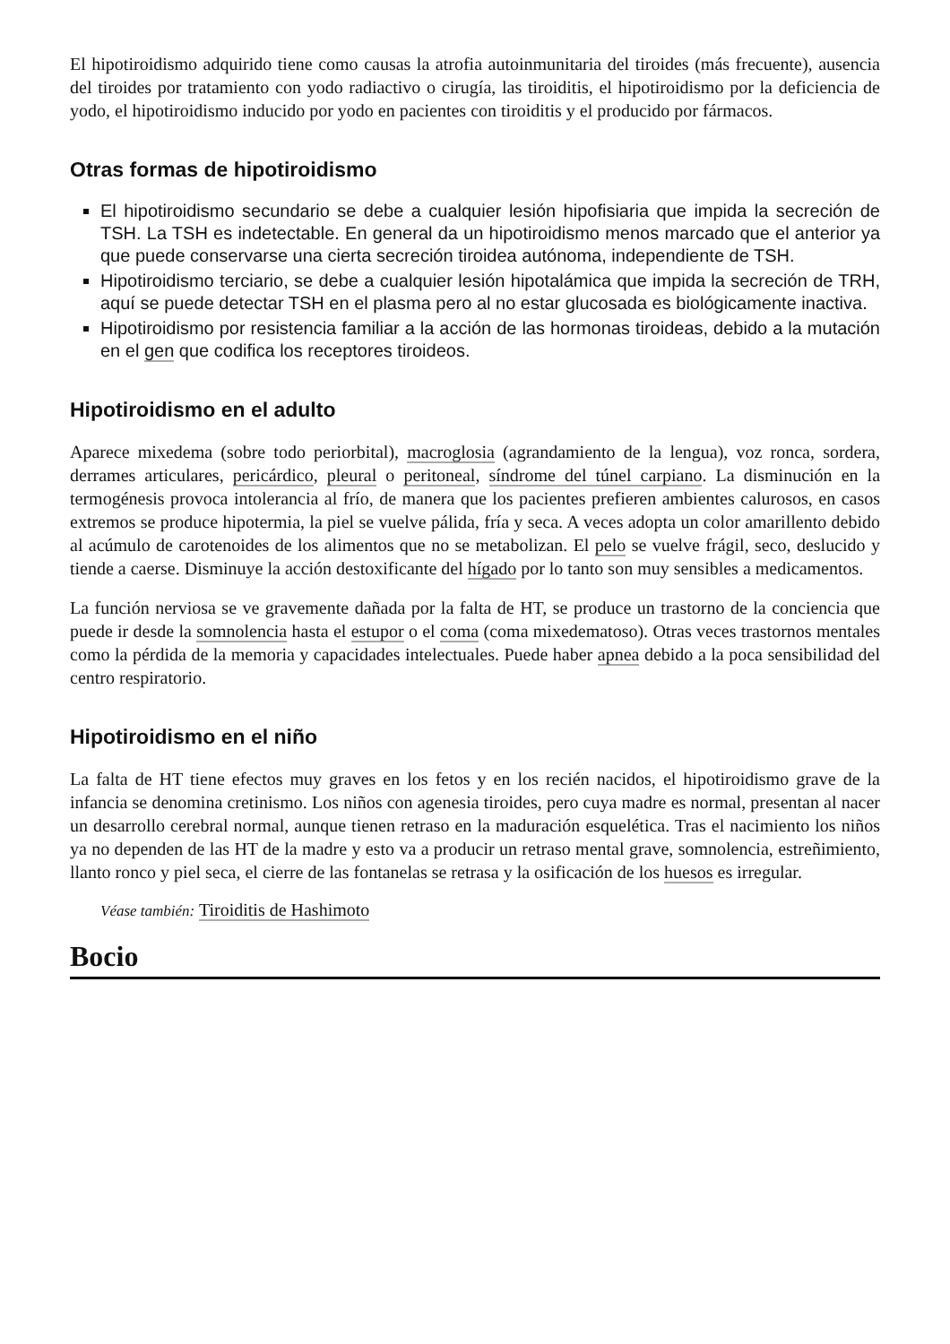El hipotiroidismo adquirido tiene como causas la atrofia autoinmunitaria del tiroides (más frecuente), ausencia del tiroides por tratamiento con yodo radiactivo o cirugía, las tiroiditis, el hipotiroidismo por la deficiencia de yodo, el hipotiroidismo inducido por yodo en pacientes con tiroiditis y el producido por fármacos.
Otras formas de hipotiroidismo
El hipotiroidismo secundario se debe a cualquier lesión hipofisiaria que impida la secreción de TSH. La TSH es indetectable. En general da un hipotiroidismo menos marcado que el anterior ya que puede conservarse una cierta secreción tiroidea autónoma, independiente de TSH.
Hipotiroidismo terciario, se debe a cualquier lesión hipotalámica que impida la secreción de TRH, aquí se puede detectar TSH en el plasma pero al no estar glucosada es biológicamente inactiva.
Hipotiroidismo por resistencia familiar a la acción de las hormonas tiroideas, debido a la mutación en el gen que codifica los receptores tiroideos.
Hipotiroidismo en el adulto
Aparece mixedema (sobre todo periorbital), macroglosia (agrandamiento de la lengua), voz ronca, sordera, derrames articulares, pericárdico, pleural o peritoneal, síndrome del túnel carpiano. La disminución en la termogénesis provoca intolerancia al frío, de manera que los pacientes prefieren ambientes calurosos, en casos extremos se produce hipotermia, la piel se vuelve pálida, fría y seca. A veces adopta un color amarillento debido al acúmulo de carotenoides de los alimentos que no se metabolizan. El pelo se vuelve frágil, seco, deslucido y tiende a caerse. Disminuye la acción destoxificante del hígado por lo tanto son muy sensibles a medicamentos.
La función nerviosa se ve gravemente dañada por la falta de HT, se produce un trastorno de la conciencia que puede ir desde la somnolencia hasta el estupor o el coma (coma mixedematoso). Otras veces trastornos mentales como la pérdida de la memoria y capacidades intelectuales. Puede haber apnea debido a la poca sensibilidad del centro respiratorio.
Hipotiroidismo en el niño
La falta de HT tiene efectos muy graves en los fetos y en los recién nacidos, el hipotiroidismo grave de la infancia se denomina cretinismo. Los niños con agenesia tiroides, pero cuya madre es normal, presentan al nacer un desarrollo cerebral normal, aunque tienen retraso en la maduración esquelética. Tras el nacimiento los niños ya no dependen de las HT de la madre y esto va a producir un retraso mental grave, somnolencia, estreñimiento, llanto ronco y piel seca, el cierre de las fontanelas se retrasa y la osificación de los huesos es irregular.
Véase también: Tiroiditis de Hashimoto
Bocio